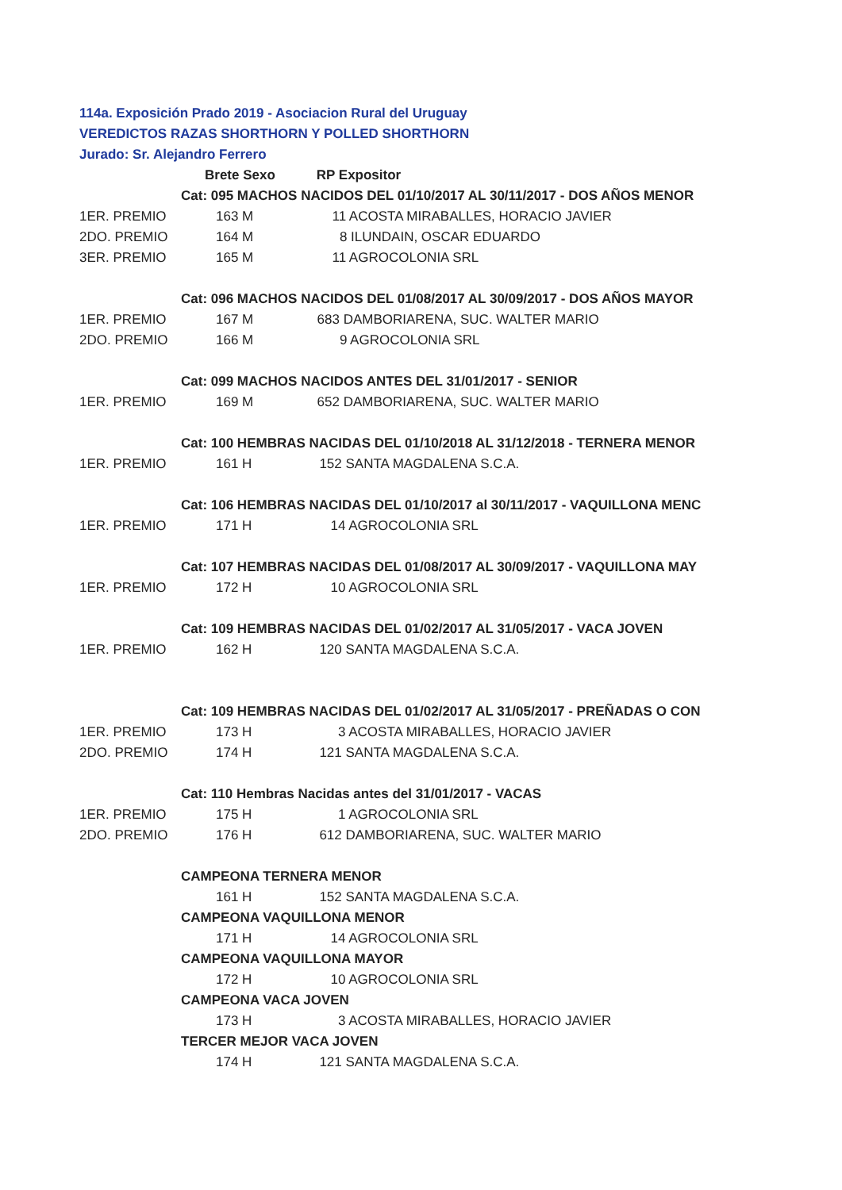114a. Exposición Prado 2019 - Asociacion Rural del Uruguay
VEREDICTOS RAZAS SHORTHORN Y POLLED SHORTHORN
Jurado: Sr. Alejandro Ferrero
| | Brete Sexo RP Expositor |
| | Cat: 095 MACHOS NACIDOS DEL 01/10/2017 AL 30/11/2017 - DOS AÑOS MENOR |
| 1ER. PREMIO | 163 M 11 ACOSTA MIRABALLES, HORACIO JAVIER |
| 2DO. PREMIO | 164 M 8 ILUNDAIN, OSCAR EDUARDO |
| 3ER. PREMIO | 165 M 11 AGROCOLONIA SRL |
| | Cat: 096 MACHOS NACIDOS DEL 01/08/2017 AL 30/09/2017 - DOS AÑOS MAYOR |
| 1ER. PREMIO | 167 M 683 DAMBORIARENA, SUC. WALTER MARIO |
| 2DO. PREMIO | 166 M 9 AGROCOLONIA SRL |
| | Cat: 099 MACHOS NACIDOS ANTES DEL 31/01/2017 - SENIOR |
| 1ER. PREMIO | 169 M 652 DAMBORIARENA, SUC. WALTER MARIO |
| | Cat: 100 HEMBRAS NACIDAS DEL 01/10/2018 AL 31/12/2018 - TERNERA MENOR |
| 1ER. PREMIO | 161 H 152 SANTA MAGDALENA S.C.A. |
| | Cat: 106 HEMBRAS NACIDAS DEL 01/10/2017 al 30/11/2017 - VAQUILLONA MENC |
| 1ER. PREMIO | 171 H 14 AGROCOLONIA SRL |
| | Cat: 107 HEMBRAS NACIDAS DEL 01/08/2017 AL 30/09/2017 - VAQUILLONA MAY |
| 1ER. PREMIO | 172 H 10 AGROCOLONIA SRL |
| | Cat: 109 HEMBRAS NACIDAS DEL 01/02/2017 AL 31/05/2017 - VACA JOVEN |
| 1ER. PREMIO | 162 H 120 SANTA MAGDALENA S.C.A. |
| | Cat: 109 HEMBRAS NACIDAS DEL 01/02/2017 AL 31/05/2017 - PREÑADAS O CON |
| 1ER. PREMIO | 173 H 3 ACOSTA MIRABALLES, HORACIO JAVIER |
| 2DO. PREMIO | 174 H 121 SANTA MAGDALENA S.C.A. |
| | Cat: 110 Hembras Nacidas antes del 31/01/2017 - VACAS |
| 1ER. PREMIO | 175 H 1 AGROCOLONIA SRL |
| 2DO. PREMIO | 176 H 612 DAMBORIARENA, SUC. WALTER MARIO |
| | CAMPEONA TERNERA MENOR |
| | 161 H 152 SANTA MAGDALENA S.C.A. |
| | CAMPEONA VAQUILLONA MENOR |
| | 171 H 14 AGROCOLONIA SRL |
| | CAMPEONA VAQUILLONA MAYOR |
| | 172 H 10 AGROCOLONIA SRL |
| | CAMPEONA VACA JOVEN |
| | 173 H 3 ACOSTA MIRABALLES, HORACIO JAVIER |
| | TERCER MEJOR VACA JOVEN |
| | 174 H 121 SANTA MAGDALENA S.C.A. |